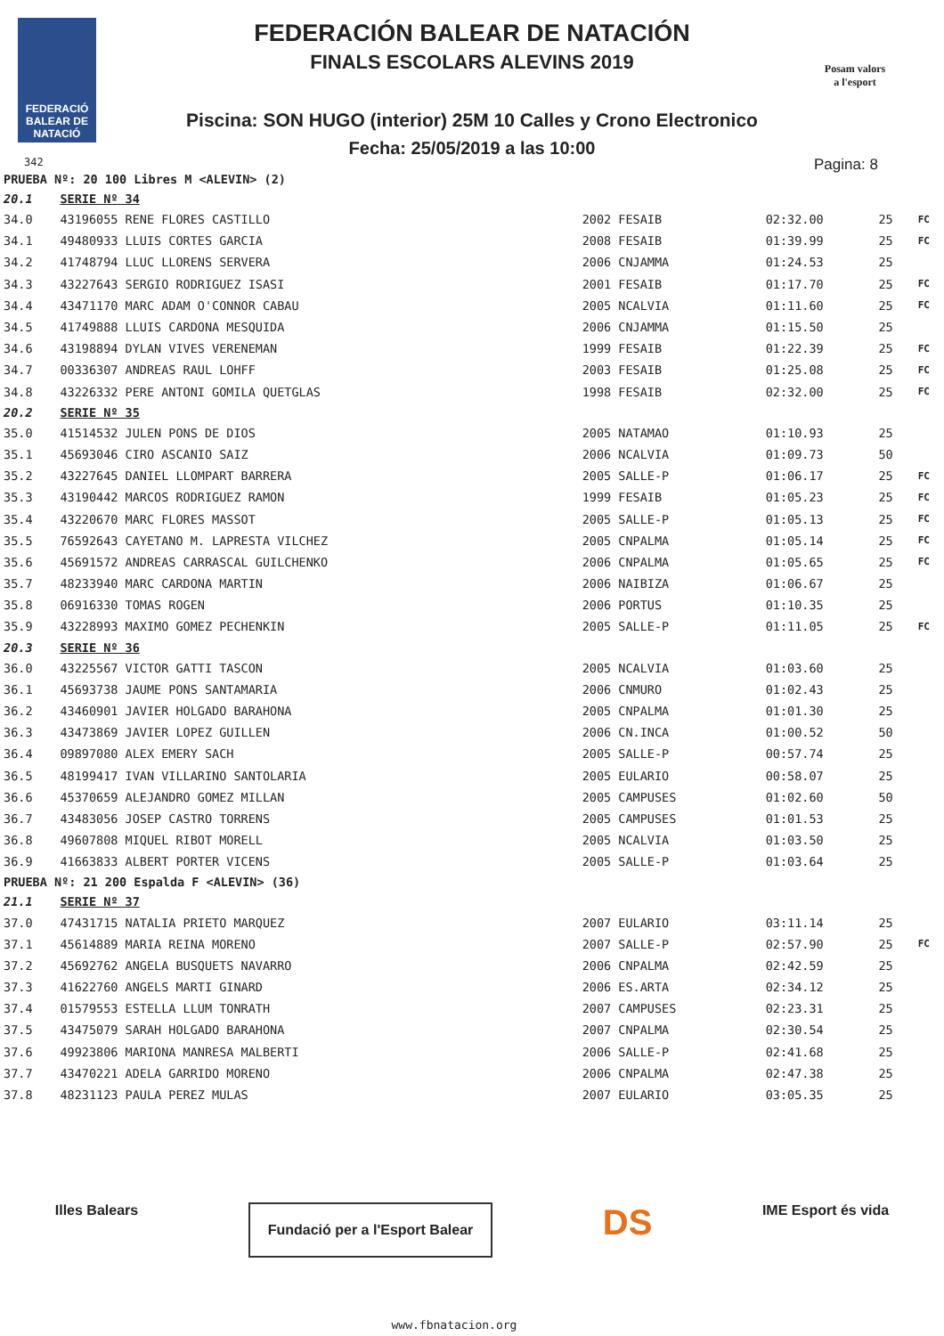FEDERACIÓ
BALEAR DE
NATACIÓ
342
Posam valors
a l'esport
FEDERACIÓN BALEAR DE NATACIÓN
FINALS ESCOLARS ALEVINS 2019
Piscina: SON HUGO (interior) 25M 10 Calles y Crono Electronico
Fecha: 25/05/2019 a las 10:00
Pagina: 8
| PRUEBA Nº: 20 100 Libres M <ALEVIN> (2) | | | | | |
| 20.1 | SERIE Nº 34 | | | | |
| 34.0 | 43196055 RENE FLORES CASTILLO | 2002 FESAIB | 02:32.00 | 25 | FC |
| 34.1 | 49480933 LLUIS CORTES GARCIA | 2008 FESAIB | 01:39.99 | 25 | FC |
| 34.2 | 41748794 LLUC LLORENS SERVERA | 2006 CNJAMMA | 01:24.53 | 25 | |
| 34.3 | 43227643 SERGIO RODRIGUEZ ISASI | 2001 FESAIB | 01:17.70 | 25 | FC |
| 34.4 | 43471170 MARC ADAM O'CONNOR CABAU | 2005 NCALVIA | 01:11.60 | 25 | FC |
| 34.5 | 41749888 LLUIS CARDONA MESQUIDA | 2006 CNJAMMA | 01:15.50 | 25 | |
| 34.6 | 43198894 DYLAN VIVES VERENEMAN | 1999 FESAIB | 01:22.39 | 25 | FC |
| 34.7 | 00336307 ANDREAS RAUL LOHFF | 2003 FESAIB | 01:25.08 | 25 | FC |
| 34.8 | 43226332 PERE ANTONI GOMILA QUETGLAS | 1998 FESAIB | 02:32.00 | 25 | FC |
| 20.2 | SERIE Nº 35 | | | | |
| 35.0 | 41514532 JULEN PONS DE DIOS | 2005 NATAMAO | 01:10.93 | 25 | |
| 35.1 | 45693046 CIRO ASCANIO SAIZ | 2006 NCALVIA | 01:09.73 | 50 | |
| 35.2 | 43227645 DANIEL LLOMPART BARRERA | 2005 SALLE-P | 01:06.17 | 25 | FC |
| 35.3 | 43190442 MARCOS RODRIGUEZ RAMON | 1999 FESAIB | 01:05.23 | 25 | FC |
| 35.4 | 43220670 MARC FLORES MASSOT | 2005 SALLE-P | 01:05.13 | 25 | FC |
| 35.5 | 76592643 CAYETANO M. LAPRESTA VILCHEZ | 2005 CNPALMA | 01:05.14 | 25 | FC |
| 35.6 | 45691572 ANDREAS CARRASCAL GUILCHENKO | 2006 CNPALMA | 01:05.65 | 25 | FC |
| 35.7 | 48233940 MARC CARDONA MARTIN | 2006 NAIBIZA | 01:06.67 | 25 | |
| 35.8 | 06916330 TOMAS ROGEN | 2006 PORTUS | 01:10.35 | 25 | |
| 35.9 | 43228993 MAXIMO GOMEZ PECHENKIN | 2005 SALLE-P | 01:11.05 | 25 | FC |
| 20.3 | SERIE Nº 36 | | | | |
| 36.0 | 43225567 VICTOR GATTI TASCON | 2005 NCALVIA | 01:03.60 | 25 | |
| 36.1 | 45693738 JAUME PONS SANTAMARIA | 2006 CNMURO | 01:02.43 | 25 | |
| 36.2 | 43460901 JAVIER HOLGADO BARAHONA | 2005 CNPALMA | 01:01.30 | 25 | |
| 36.3 | 43473869 JAVIER LOPEZ GUILLEN | 2006 CN.INCA | 01:00.52 | 50 | |
| 36.4 | 09897080 ALEX EMERY SACH | 2005 SALLE-P | 00:57.74 | 25 | |
| 36.5 | 48199417 IVAN VILLARINO SANTOLARIA | 2005 EULARIO | 00:58.07 | 25 | |
| 36.6 | 45370659 ALEJANDRO GOMEZ MILLAN | 2005 CAMPUSES | 01:02.60 | 50 | |
| 36.7 | 43483056 JOSEP CASTRO TORRENS | 2005 CAMPUSES | 01:01.53 | 25 | |
| 36.8 | 49607808 MIQUEL RIBOT MORELL | 2005 NCALVIA | 01:03.50 | 25 | |
| 36.9 | 41663833 ALBERT PORTER VICENS | 2005 SALLE-P | 01:03.64 | 25 | |
| PRUEBA Nº: 21 200 Espalda F <ALEVIN> (36) | | | | | |
| 21.1 | SERIE Nº 37 | | | | |
| 37.0 | 47431715 NATALIA PRIETO MARQUEZ | 2007 EULARIO | 03:11.14 | 25 | |
| 37.1 | 45614889 MARIA REINA MORENO | 2007 SALLE-P | 02:57.90 | 25 | FC |
| 37.2 | 45692762 ANGELA BUSQUETS NAVARRO | 2006 CNPALMA | 02:42.59 | 25 | |
| 37.3 | 41622760 ANGELS MARTI GINARD | 2006 ES.ARTA | 02:34.12 | 25 | |
| 37.4 | 01579553 ESTELLA LLUM TONRATH | 2007 CAMPUSES | 02:23.31 | 25 | |
| 37.5 | 43475079 SARAH HOLGADO BARAHONA | 2007 CNPALMA | 02:30.54 | 25 | |
| 37.6 | 49923806 MARIONA MANRESA MALBERTI | 2006 SALLE-P | 02:41.68 | 25 | |
| 37.7 | 43470221 ADELA GARRIDO MORENO | 2006 CNPALMA | 02:47.38 | 25 | |
| 37.8 | 48231123 PAULA PEREZ MULAS | 2007 EULARIO | 03:05.35 | 25 | |
Illes Balears
Fundació per a l'Esport Balear
DS
IME Esport és vida
www.fbnatacion.org